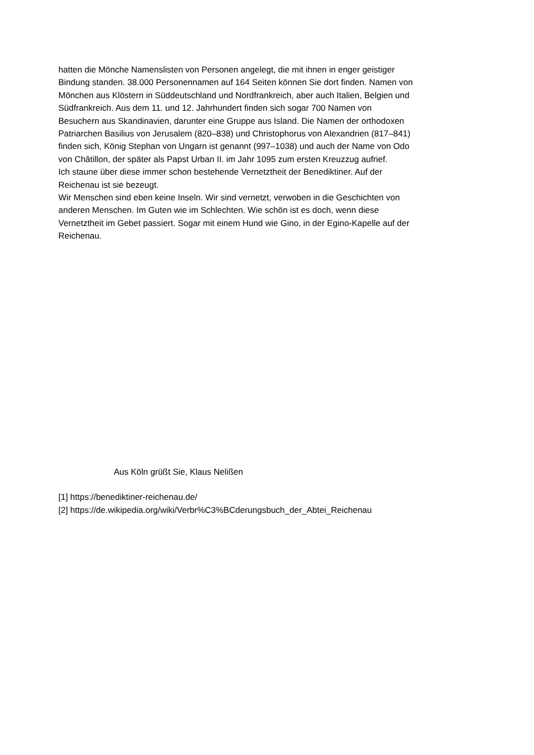hatten die Mönche Namenslisten von Personen angelegt, die mit ihnen in enger geistiger
Bindung standen. 38.000 Personennamen auf 164 Seiten können Sie dort finden. Namen von
Mönchen aus Klöstern in Süddeutschland und Nordfrankreich, aber auch Italien, Belgien und
Südfrankreich. Aus dem 11. und 12. Jahrhundert finden sich sogar 700 Namen von
Besuchern aus Skandinavien, darunter eine Gruppe aus Island. Die Namen der orthodoxen
Patriarchen Basilius von Jerusalem (820–838) und Christophorus von Alexandrien (817–841)
finden sich, König Stephan von Ungarn ist genannt (997–1038) und auch der Name von Odo
von Châtillon, der später als Papst Urban II. im Jahr 1095 zum ersten Kreuzzug aufrief.
Ich staune über diese immer schon bestehende Vernetztheit der Benediktiner. Auf der
Reichenau ist sie bezeugt.
Wir Menschen sind eben keine Inseln. Wir sind vernetzt, verwoben in die Geschichten von
anderen Menschen. Im Guten wie im Schlechten. Wie schön ist es doch, wenn diese
Vernetztheit im Gebet passiert. Sogar mit einem Hund wie Gino, in der Egino-Kapelle auf der
Reichenau.
Aus Köln grüßt Sie, Klaus Nelißen
[1] https://benediktiner-reichenau.de/
[2] https://de.wikipedia.org/wiki/Verbr%C3%BCderungsbuch_der_Abtei_Reichenau